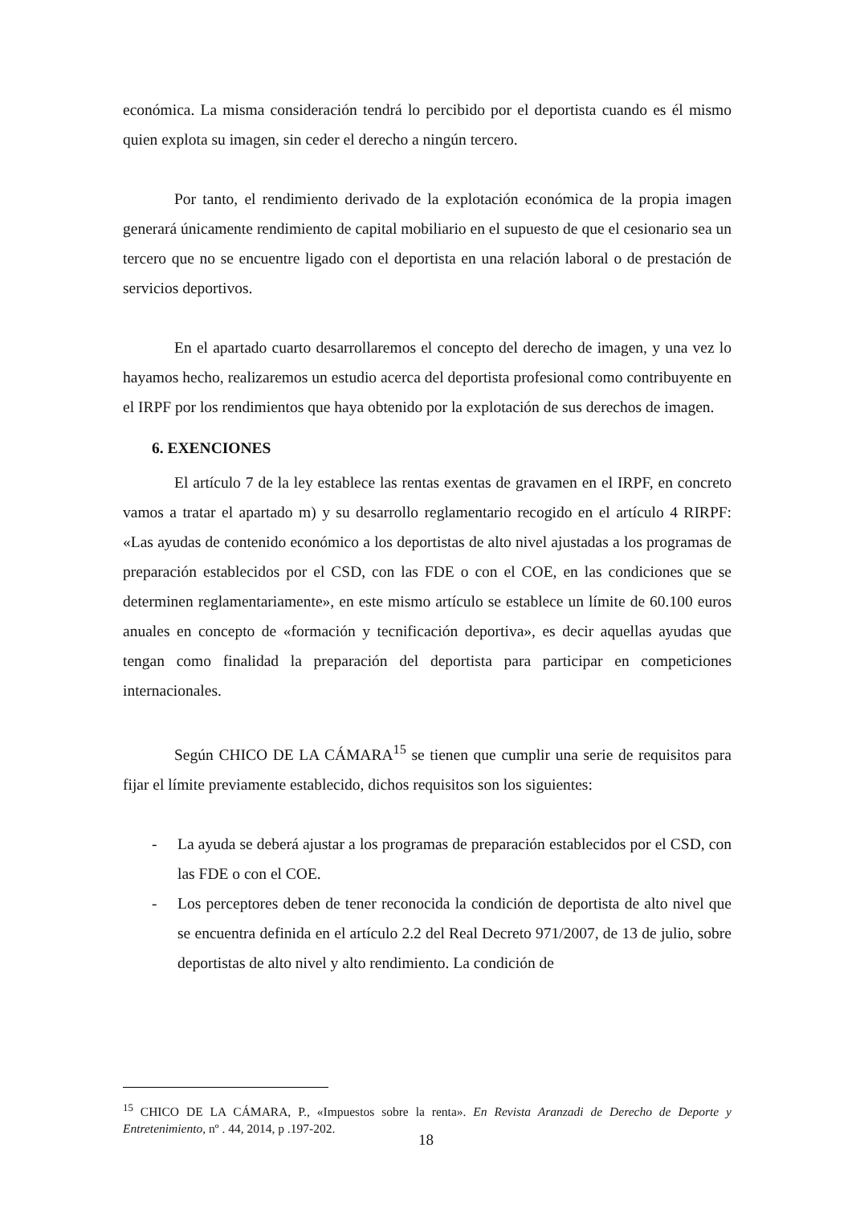económica. La misma consideración tendrá lo percibido por el deportista cuando es él mismo quien explota su imagen, sin ceder el derecho a ningún tercero.
Por tanto, el rendimiento derivado de la explotación económica de la propia imagen generará únicamente rendimiento de capital mobiliario en el supuesto de que el cesionario sea un tercero que no se encuentre ligado con el deportista en una relación laboral o de prestación de servicios deportivos.
En el apartado cuarto desarrollaremos el concepto del derecho de imagen, y una vez lo hayamos hecho, realizaremos un estudio acerca del deportista profesional como contribuyente en el IRPF por los rendimientos que haya obtenido por la explotación de sus derechos de imagen.
6. EXENCIONES
El artículo 7 de la ley establece las rentas exentas de gravamen en el IRPF, en concreto vamos a tratar el apartado m) y su desarrollo reglamentario recogido en el artículo 4 RIRPF: «Las ayudas de contenido económico a los deportistas de alto nivel ajustadas a los programas de preparación establecidos por el CSD, con las FDE o con el COE, en las condiciones que se determinen reglamentariamente», en este mismo artículo se establece un límite de 60.100 euros anuales en concepto de «formación y tecnificación deportiva», es decir aquellas ayudas que tengan como finalidad la preparación del deportista para participar en competiciones internacionales.
Según CHICO DE LA CÁMARA<sup>15</sup> se tienen que cumplir una serie de requisitos para fijar el límite previamente establecido, dichos requisitos son los siguientes:
- La ayuda se deberá ajustar a los programas de preparación establecidos por el CSD, con las FDE o con el COE.
- Los perceptores deben de tener reconocida la condición de deportista de alto nivel que se encuentra definida en el artículo 2.2 del Real Decreto 971/2007, de 13 de julio, sobre deportistas de alto nivel y alto rendimiento. La condición de
<sup>15</sup> CHICO DE LA CÁMARA, P., «Impuestos sobre la renta». En Revista Aranzadi de Derecho de Deporte y Entretenimiento, nº . 44, 2014, p .197-202.
18